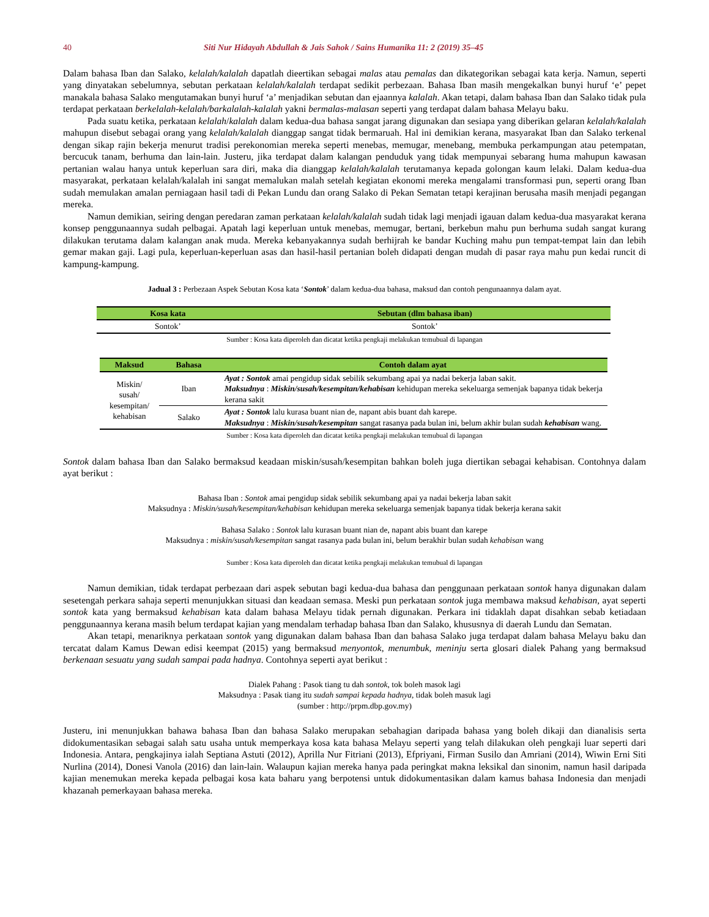40 Siti Nur Hidayah Abdullah & Jais Sahok / Sains Humanika 11: 2 (2019) 35–45
Dalam bahasa Iban dan Salako, kelalah/kalalah dapatlah dieertikan sebagai malas atau pemalas dan dikategorikan sebagai kata kerja. Namun, seperti yang dinyatakan sebelumnya, sebutan perkataan kelalah/kalalah terdapat sedikit perbezaan. Bahasa Iban masih mengekalkan bunyi huruf ‘e’ pepet manakala bahasa Salako mengutamakan bunyi huruf ‘a’ menjadikan sebutan dan ejaannya kalalah. Akan tetapi, dalam bahasa Iban dan Salako tidak pula terdapat perkataan berkelalah-kelalah/barkalalah-kalalah yakni bermalas-malasan seperti yang terdapat dalam bahasa Melayu baku.
Pada suatu ketika, perkataan kelalah/kalalah dalam kedua-dua bahasa sangat jarang digunakan dan sesiapa yang diberikan gelaran kelalah/kalalah mahupun disebut sebagai orang yang kelalah/kalalah dianggap sangat tidak bermaruah. Hal ini demikian kerana, masyarakat Iban dan Salako terkenal dengan sikap rajin bekerja menurut tradisi perekonomian mereka seperti menebas, memugar, menebang, membuka perkampungan atau petempatan, bercucuk tanam, berhuma dan lain-lain. Justeru, jika terdapat dalam kalangan penduduk yang tidak mempunyai sebarang huma mahupun kawasan pertanian walau hanya untuk keperluan sara diri, maka dia dianggap kelalah/kalalah terutamanya kepada golongan kaum lelaki. Dalam kedua-dua masyarakat, perkataan kelalah/kalalah ini sangat memalukan malah setelah kegiatan ekonomi mereka mengalami transformasi pun, seperti orang Iban sudah memulakan amalan perniagaan hasil tadi di Pekan Lundu dan orang Salako di Pekan Sematan tetapi kerajinan berusaha masih menjadi pegangan mereka.
Namun demikian, seiring dengan peredaran zaman perkataan kelalah/kalalah sudah tidak lagi menjadi igauan dalam kedua-dua masyarakat kerana konsep penggunaannya sudah pelbagai. Apatah lagi keperluan untuk menebas, memugar, bertani, berkebun mahu pun berhuma sudah sangat kurang dilakukan terutama dalam kalangan anak muda. Mereka kebanyakannya sudah berhijrah ke bandar Kuching mahu pun tempat-tempat lain dan lebih gemar makan gaji. Lagi pula, keperluan-keperluan asas dan hasil-hasil pertanian boleh didapati dengan mudah di pasar raya mahu pun kedai runcit di kampung-kampung.
Jadual 3 : Perbezaan Aspek Sebutan Kosa kata ‘Sontok’ dalam kedua-dua bahasa, maksud dan contoh pengunaannya dalam ayat.
| Kosa kata | Sebutan (dlm bahasa iban) |
| --- | --- |
| Sontok’ | Sontok’ |
Sumber : Kosa kata diperoleh dan dicatat ketika pengkaji melakukan temubual di lapangan
| Maksud | Bahasa | Contoh dalam ayat |
| --- | --- | --- |
| Miskin/ susah/ kesempitan/ kehabisan | Iban | Ayat : Sontok amai pengidup sidak sebilik sekumbang apai ya nadai bekerja laban sakit. Maksudnya : Miskin/susah/kesempitan/kehabisan kehidupan mereka sekeluarga semenjak bapanya tidak bekerja kerana sakit |
| | Salako | Ayat : Sontok lalu kurasa buant nian de, napant abis buant dah karepe. Maksudnya : Miskin/susah/kesempitan sangat rasanya pada bulan ini, belum akhir bulan sudah kehabisan wang. |
Sumber : Kosa kata diperoleh dan dicatat ketika pengkaji melakukan temubual di lapangan
Sontok dalam bahasa Iban dan Salako bermaksud keadaan miskin/susah/kesempitan bahkan boleh juga diertikan sebagai kehabisan. Contohnya dalam ayat berikut :
Bahasa Iban : Sontok amai pengidup sidak sebilik sekumbang apai ya nadai bekerja laban sakit
Maksudnya : Miskin/susah/kesempitan/kehabisan kehidupan mereka sekeluarga semenjak bapanya tidak bekerja kerana sakit
Bahasa Salako : Sontok lalu kurasan buant nian de, napant abis buant dan karepe
Maksudnya : miskin/susah/kesempitan sangat rasanya pada bulan ini, belum berakhir bulan sudah kehabisan wang
Sumber : Kosa kata diperoleh dan dicatat ketika pengkaji melakukan temubual di lapangan
Namun demikian, tidak terdapat perbezaan dari aspek sebutan bagi kedua-dua bahasa dan penggunaan perkataan sontok hanya digunakan dalam sesetengah perkara sahaja seperti menunjukkan situasi dan keadaan semasa. Meski pun perkataan sontok juga membawa maksud kehabisan, ayat seperti sontok kata yang bermaksud kehabisan kata dalam bahasa Melayu tidak pernah digunakan. Perkara ini tidaklah dapat disahkan sebab ketiadaan penggunaannya kerana masih belum terdapat kajian yang mendalam terhadap bahasa Iban dan Salako, khususnya di daerah Lundu dan Sematan.
Akan tetapi, menariknya perkataan sontok yang digunakan dalam bahasa Iban dan bahasa Salako juga terdapat dalam bahasa Melayu baku dan tercatat dalam Kamus Dewan edisi keempat (2015) yang bermaksud menyontok, menumbuk, meninju serta glosari dialek Pahang yang bermaksud berkenaan sesuatu yang sudah sampai pada hadnya. Contohnya seperti ayat berikut :
Dialek Pahang : Pasok tiang tu dah sontok, tok boleh masok lagi
Maksudnya : Pasak tiang itu sudah sampai kepada hadnya, tidak boleh masuk lagi
(sumber : http://prpm.dbp.gov.my)
Justeru, ini menunjukkan bahawa bahasa Iban dan bahasa Salako merupakan sebahagian daripada bahasa yang boleh dikaji dan dianalisis serta didokumentasikan sebagai salah satu usaha untuk memperkaya kosa kata bahasa Melayu seperti yang telah dilakukan oleh pengkaji luar seperti dari Indonesia. Antara, pengkajinya ialah Septiana Astuti (2012), Aprilla Nur Fitriani (2013), Efpriyani, Firman Susilo dan Amriani (2014), Wiwin Erni Siti Nurlina (2014), Donesi Vanola (2016) dan lain-lain. Walaupun kajian mereka hanya pada peringkat makna leksikal dan sinonim, namun hasil daripada kajian menemukan mereka kepada pelbagai kosa kata baharu yang berpotensi untuk didokumentasikan dalam kamus bahasa Indonesia dan menjadi khazanah pemerkayaan bahasa mereka.